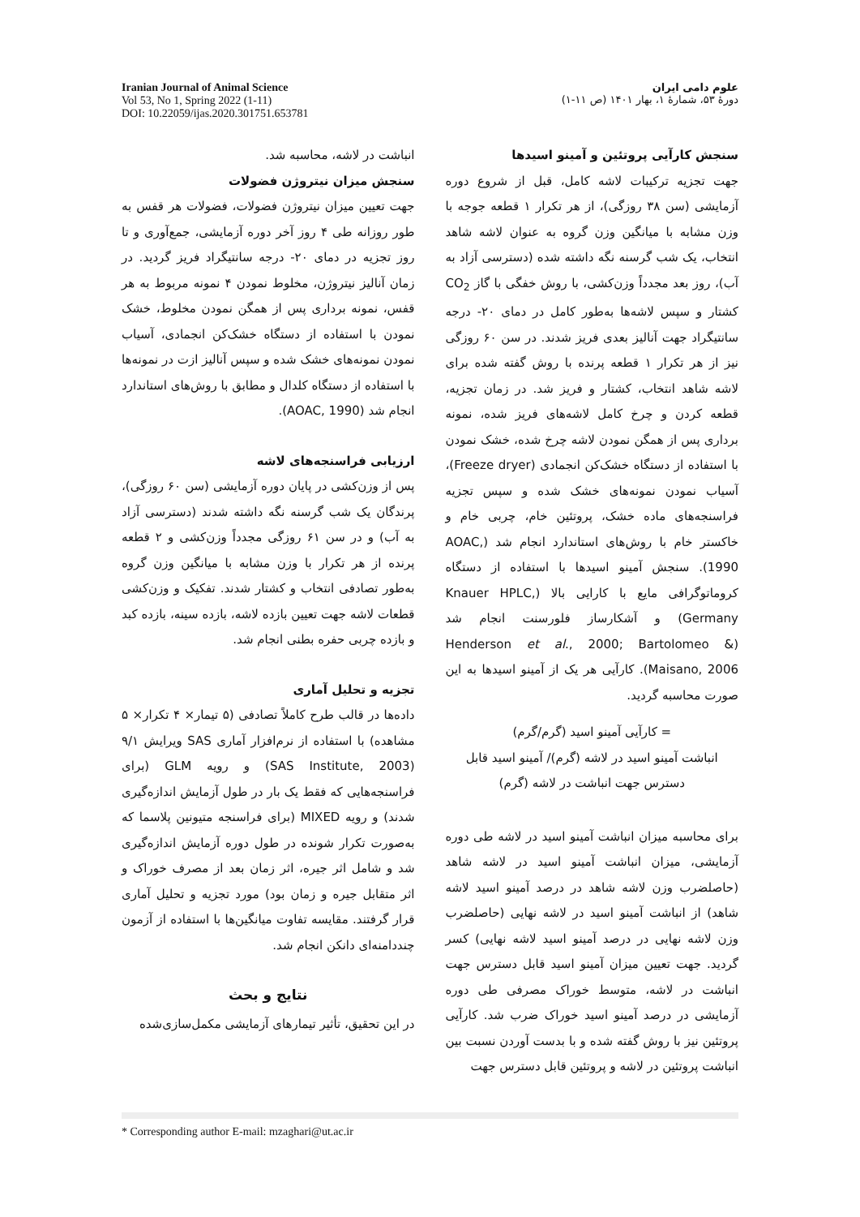علوم دامی ایران
دورهٔ ۵۳، شمارهٔ ۱، بهار ۱۴۰۱ (ص ۱۱-۱)
Iranian Journal of Animal Science
Vol 53, No 1, Spring 2022 (1-11)
DOI: 10.22059/ijas.2020.301751.653781
سنجش کارآیی پروتئین و آمینو اسیدها
جهت تجزیه ترکیبات لاشه کامل، قبل از شروع دوره آزمایشی (سن ۳۸ روزگی)، از هر تکرار ۱ قطعه جوجه با وزن مشابه با میانگین وزن گروه به عنوان لاشه شاهد انتخاب، یک شب گرسنه نگه داشته شده (دسترسی آزاد به آب)، روز بعد مجدداً وزن‌کشی، با روش خفگی با گاز CO<sub>2</sub> کشتار و سپس لاشه‌ها به‌طور کامل در دمای ۲۰- درجه سانتیگراد جهت آنالیز بعدی فریز شدند. در سن ۶۰ روزگی نیز از هر تکرار ۱ قطعه پرنده با روش گفته شده برای لاشه شاهد انتخاب، کشتار و فریز شد. در زمان تجزیه، قطعه کردن و چرخ کامل لاشه‌های فریز شده، نمونه برداری پس از همگن نمودن لاشه چرخ شده، خشک نمودن با استفاده از دستگاه خشک‌کن انجمادی (Freeze dryer)، آسیاب نمودن نمونه‌های خشک شده و سپس تجزیه فراسنجه‌های ماده خشک، پروتئین خام، چربی خام و خاکستر خام با روش‌های استاندارد انجام شد (AOAC, 1990). سنجش آمینو اسیدها با استفاده از دستگاه کروماتوگرافی مایع با کارایی بالا (Knauer HPLC, Germany) و آشکارساز فلورسنت انجام شد (Henderson et al., 2000; Bartolomeo & Maisano, 2006). کارآیی هر یک از آمینو اسیدها به این صورت محاسبه گردید.
= کارآیی آمینو اسید (گرم/گرم)
انباشت آمینو اسید در لاشه (گرم)/ آمینو اسید قابل دسترس جهت انباشت در لاشه (گرم)
برای محاسبه میزان انباشت آمینو اسید در لاشه طی دوره آزمایشی، میزان انباشت آمینو اسید در لاشه شاهد (حاصلضرب وزن لاشه شاهد در درصد آمینو اسید لاشه شاهد) از انباشت آمینو اسید در لاشه نهایی (حاصلضرب وزن لاشه نهایی در درصد آمینو اسید لاشه نهایی) کسر گردید. جهت تعیین میزان آمینو اسید قابل دسترس جهت انباشت در لاشه، متوسط خوراک مصرفی طی دوره آزمایشی در درصد آمینو اسید خوراک ضرب شد. کارآیی پروتئین نیز با روش گفته شده و با بدست آوردن نسبت بین انباشت پروتئین در لاشه و پروتئین قابل دسترس جهت
انباشت در لاشه، محاسبه شد.
سنجش میزان نیتروژن فضولات
جهت تعیین میزان نیتروژن فضولات، فضولات هر قفس به طور روزانه طی ۴ روز آخر دوره آزمایشی، جمع‌آوری و تا روز تجزیه در دمای ۲۰- درجه سانتیگراد فریز گردید. در زمان آنالیز نیتروژن، مخلوط نمودن ۴ نمونه مربوط به هر قفس، نمونه برداری پس از همگن نمودن مخلوط، خشک نمودن با استفاده از دستگاه خشک‌کن انجمادی، آسیاب نمودن نمونه‌های خشک شده و سپس آنالیز ازت در نمونه‌ها با استفاده از دستگاه کلدال و مطابق با روش‌های استاندارد انجام شد (AOAC, 1990).
ارزیابی فراسنجه‌های لاشه
پس از وزن‌کشی در پایان دوره آزمایشی (سن ۶۰ روزگی)، پرندگان یک شب گرسنه نگه داشته شدند (دسترسی آزاد به آب) و در سن ۶۱ روزگی مجدداً وزن‌کشی و ۲ قطعه پرنده از هر تکرار با وزن مشابه با میانگین وزن گروه به‌طور تصادفی انتخاب و کشتار شدند. تفکیک و وزن‌کشی قطعات لاشه جهت تعیین بازده لاشه، بازده سینه، بازده کبد و بازده چربی حفره بطنی انجام شد.
تجزیه و تحلیل آماری
داده‌ها در قالب طرح کاملاً تصادفی (۵ تیمار× ۴ تکرار× ۵ مشاهده) با استفاده از نرم‌افزار آماری SAS ویرایش ۹/۱ (SAS Institute, 2003) و رویه GLM (برای فراسنجه‌هایی که فقط یک بار در طول آزمایش اندازه‌گیری شدند) و رویه MIXED (برای فراسنجه متیونین پلاسما که به‌صورت تکرار شونده در طول دوره آزمایش اندازه‌گیری شد و شامل اثر جیره، اثر زمان بعد از مصرف خوراک و اثر متقابل جیره و زمان بود) مورد تجزیه و تحلیل آماری قرار گرفتند. مقایسه تفاوت میانگین‌ها با استفاده از آزمون چنددامنه‌ای دانکن انجام شد.
نتایج و بحث
در این تحقیق، تأثیر تیمارهای آزمایشی مکمل‌سازی‌شده
* Corresponding author E-mail: mzaghari@ut.ac.ir